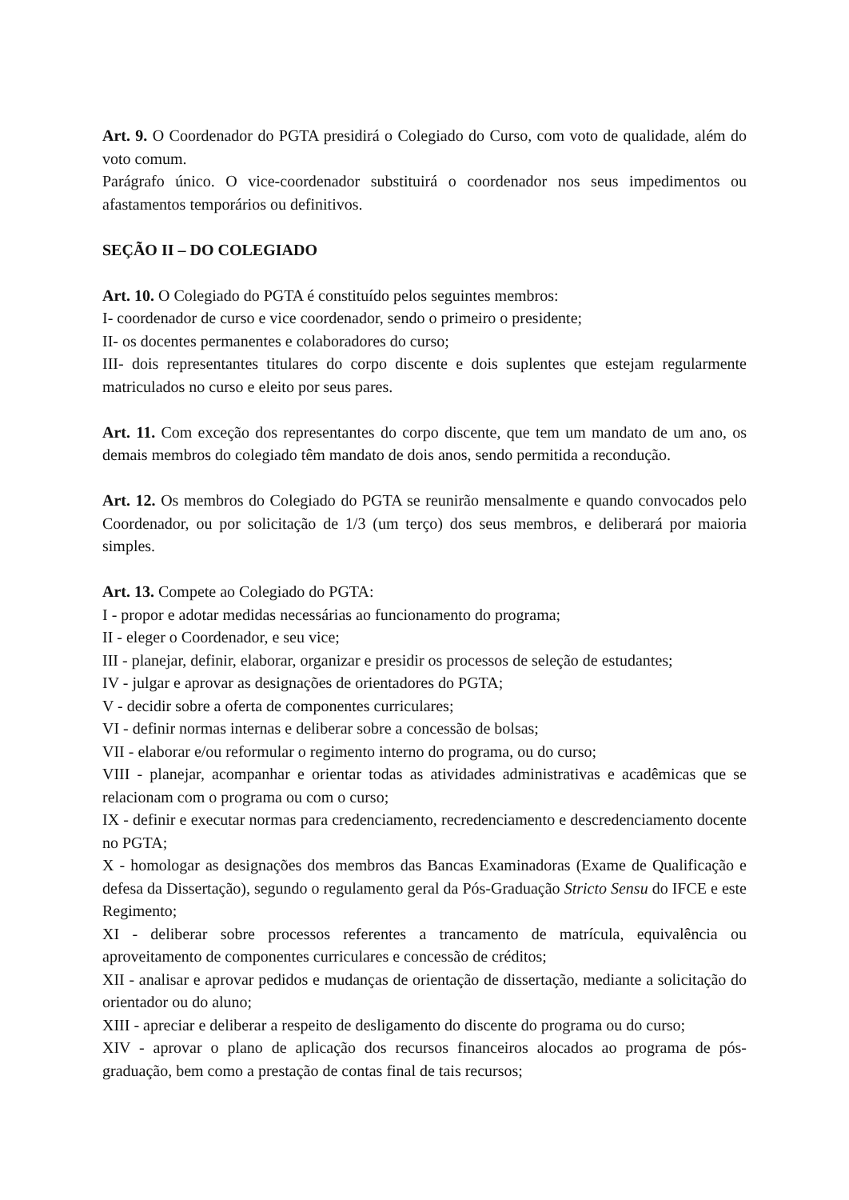Art. 9. O Coordenador do PGTA presidirá o Colegiado do Curso, com voto de qualidade, além do voto comum.
Parágrafo único. O vice-coordenador substituirá o coordenador nos seus impedimentos ou afastamentos temporários ou definitivos.
SEÇÃO II – DO COLEGIADO
Art. 10. O Colegiado do PGTA é constituído pelos seguintes membros:
I- coordenador de curso e vice coordenador, sendo o primeiro o presidente;
II- os docentes permanentes e colaboradores do curso;
III- dois representantes titulares do corpo discente e dois suplentes que estejam regularmente matriculados no curso e eleito por seus pares.
Art. 11. Com exceção dos representantes do corpo discente, que tem um mandato de um ano, os demais membros do colegiado têm mandato de dois anos, sendo permitida a recondução.
Art. 12. Os membros do Colegiado do PGTA se reunirão mensalmente e quando convocados pelo Coordenador, ou por solicitação de 1/3 (um terço) dos seus membros, e deliberará por maioria simples.
Art. 13. Compete ao Colegiado do PGTA:
I - propor e adotar medidas necessárias ao funcionamento do programa;
II - eleger o Coordenador, e seu vice;
III - planejar, definir, elaborar, organizar e presidir os processos de seleção de estudantes;
IV - julgar e aprovar as designações de orientadores do PGTA;
V - decidir sobre a oferta de componentes curriculares;
VI - definir normas internas e deliberar sobre a concessão de bolsas;
VII - elaborar e/ou reformular o regimento interno do programa, ou do curso;
VIII - planejar, acompanhar e orientar todas as atividades administrativas e acadêmicas que se relacionam com o programa ou com o curso;
IX - definir e executar normas para credenciamento, recredenciamento e descredenciamento docente no PGTA;
X - homologar as designações dos membros das Bancas Examinadoras (Exame de Qualificação e defesa da Dissertação), segundo o regulamento geral da Pós-Graduação Stricto Sensu do IFCE e este Regimento;
XI - deliberar sobre processos referentes a trancamento de matrícula, equivalência ou aproveitamento de componentes curriculares e concessão de créditos;
XII - analisar e aprovar pedidos e mudanças de orientação de dissertação, mediante a solicitação do orientador ou do aluno;
XIII - apreciar e deliberar a respeito de desligamento do discente do programa ou do curso;
XIV - aprovar o plano de aplicação dos recursos financeiros alocados ao programa de pós-graduação, bem como a prestação de contas final de tais recursos;